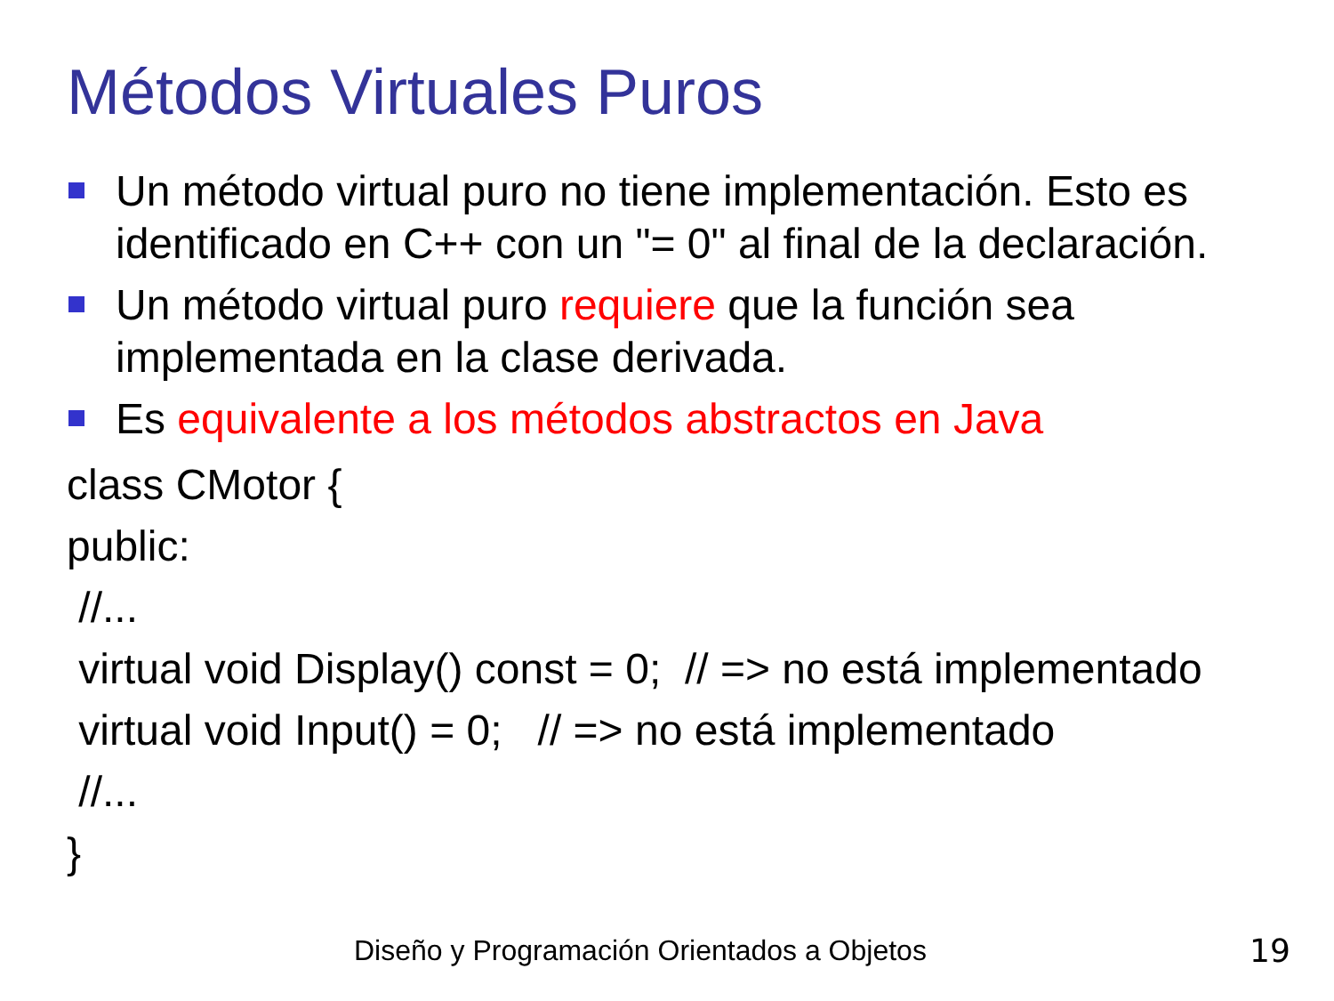Métodos Virtuales Puros
Un método virtual puro no tiene implementación. Esto es identificado en C++ con un "= 0" al final de la declaración.
Un método virtual puro requiere que la función sea implementada en la clase derivada.
Es equivalente a los métodos abstractos en Java
class CMotor {
public:
//...
virtual void Display() const = 0; // => no está implementado
virtual void Input() = 0; // => no está implementado
//...
}
Diseño y Programación Orientados a Objetos
19